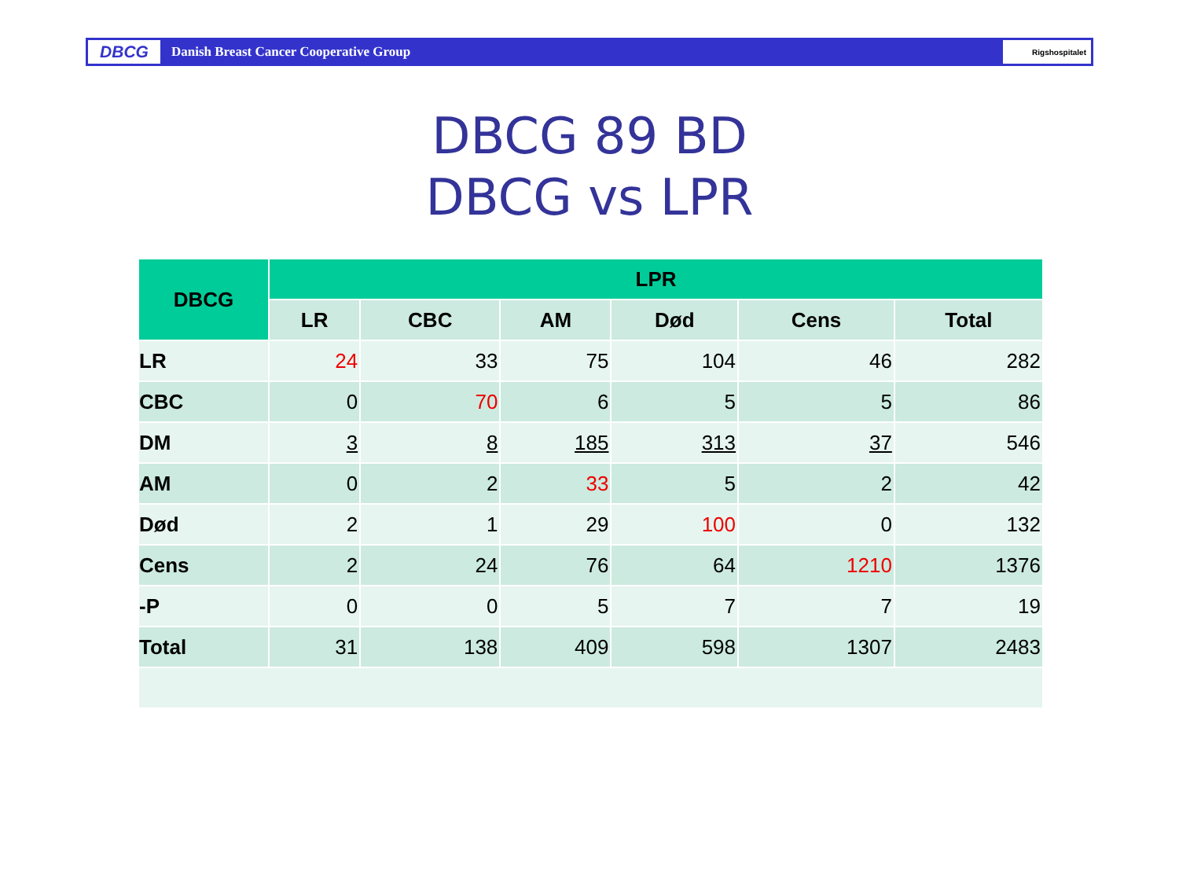DBCG
Danish Breast Cancer Cooperative Group
Rigshospitalet
DBCG 89 BD
DBCG vs LPR
| DBCG | LPR | | | | | |
| --- | --- | --- | --- | --- | --- | --- |
| | LR | CBC | AM | Død | Cens | Total |
| LR | 24 | 33 | 75 | 104 | 46 | 282 |
| CBC | 0 | 70 | 6 | 5 | 5 | 86 |
| DM | 3 | 8 | 185 | 313 | 37 | 546 |
| AM | 0 | 2 | 33 | 5 | 2 | 42 |
| Død | 2 | 1 | 29 | 100 | 0 | 132 |
| Cens | 2 | 24 | 76 | 64 | 1210 | 1376 |
| -P | 0 | 0 | 5 | 7 | 7 | 19 |
| Total | 31 | 138 | 409 | 598 | 1307 | 2483 |